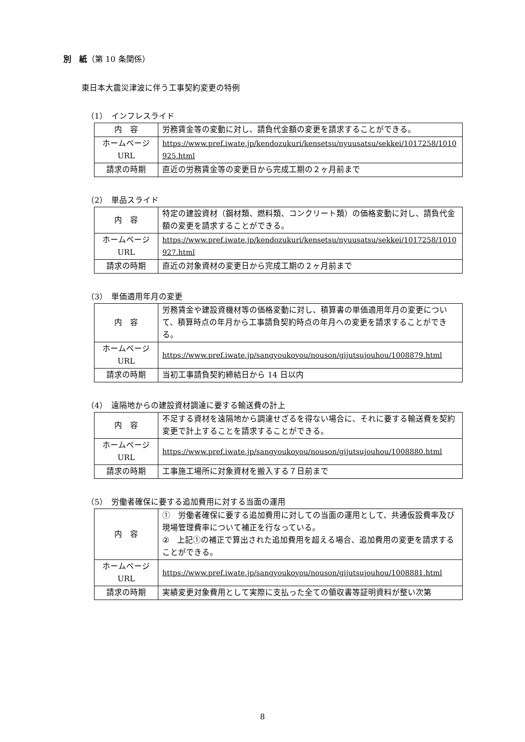別　紙（第 10 条関係）
東日本大震災津波に伴う工事契約変更の特例
（1）　インフレスライド
| 内 容 | 労務賃金等の変動に対し、請負代金額の変更を請求することができる。 |
| ホームページ URL | https://www.pref.iwate.jp/kendozukuri/kensetsu/nyuusatsu/sekkei/1017258/1010925.html |
| 請求の時期 | 直近の労務賃金等の変更日から完成工期の２ヶ月前まで |
（2）　単品スライド
| 内 容 | 特定の建設資材（鋼材類、燃料類、コンクリート類）の価格変動に対し、請負代金額の変更を請求することができる。 |
| ホームページ URL | https://www.pref.iwate.jp/kendozukuri/kensetsu/nyuusatsu/sekkei/1017258/1010927.html |
| 請求の時期 | 直近の対象資材の変更日から完成工期の２ヶ月前まで |
（3）　単価適用年月の変更
| 内 容 | 労務賃金や建設資機材等の価格変動に対し、積算書の単価適用年月の変更について、積算時点の年月から工事請負契約時点の年月への変更を請求することができる。 |
| ホームページ URL | https://www.pref.iwate.jp/sangyoukoyou/nouson/gijutsujouhou/1008879.html |
| 請求の時期 | 当初工事請負契約締結日から 14 日以内 |
（4）　遠隔地からの建設資材調達に要する輸送費の計上
| 内 容 | 不足する資材を遠隔地から調達せざるを得ない場合に、それに要する輸送費を契約変更で計上することを請求することができる。 |
| ホームページ URL | https://www.pref.iwate.jp/sangyoukoyou/nouson/gijutsujouhou/1008880.html |
| 請求の時期 | 工事施工場所に対象資材を搬入する７日前まで |
（5）　労働者確保に要する追加費用に対する当面の運用
| 内 容 | ① 労働者確保に要する追加費用に対しての当面の運用として、共通仮設費率及び現場管理費率について補正を行なっている。 ② 上記①の補正で算出された追加費用を超える場合、追加費用の変更を請求することができる。 |
| ホームページ URL | https://www.pref.iwate.jp/sangyoukoyou/nouson/gijutsujouhou/1008881.html |
| 請求の時期 | 実績変更対象費用として実際に支払った全ての領収書等証明資料が整い次第 |
8